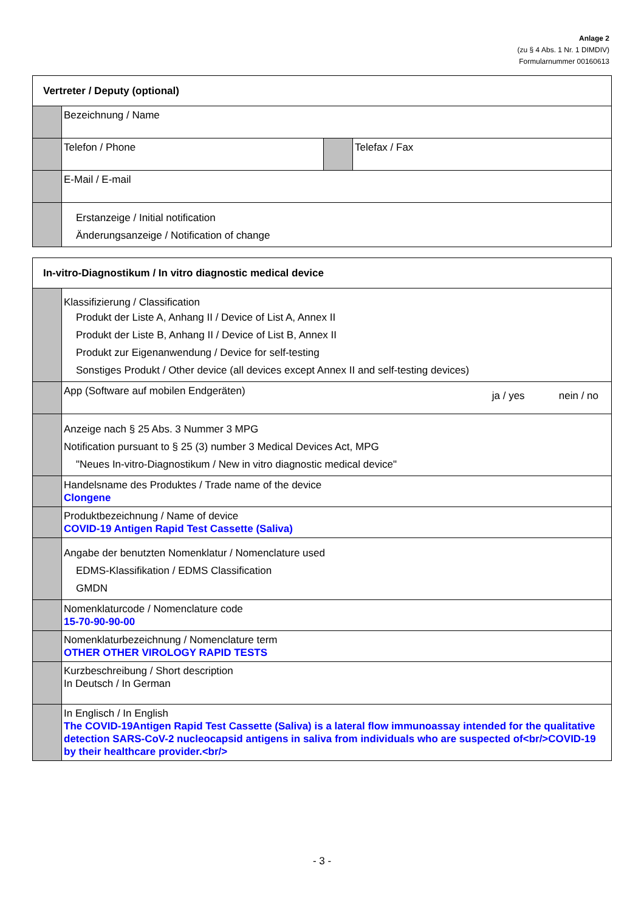Anlage 2
(zu § 4 Abs. 1 Nr. 1 DIMDIV)
Formularnummer 00160613
| Vertreter / Deputy (optional) | | | |
| | Bezeichnung / Name | | |
| | Telefon / Phone | | Telefax / Fax |
| | E-Mail / E-mail | | |
| | Erstanzeige / Initial notification Änderungsanzeige / Notification of change | | |
| In-vitro-Diagnostikum / In vitro diagnostic medical device | |
| | Klassifizierung / Classification Produkt der Liste A, Anhang II / Device of List A, Annex II Produkt der Liste B, Anhang II / Device of List B, Annex II Produkt zur Eigenanwendung / Device for self-testing Sonstiges Produkt / Other device (all devices except Annex II and self-testing devices) |
| | App (Software auf mobilen Endgeräten) ja / yes nein / no |
| | Anzeige nach § 25 Abs. 3 Nummer 3 MPG Notification pursuant to § 25 (3) number 3 Medical Devices Act, MPG "Neues In-vitro-Diagnostikum / New in vitro diagnostic medical device" |
| | Handelsname des Produktes / Trade name of the device Clongene |
| | Produktbezeichnung / Name of device COVID-19 Antigen Rapid Test Cassette (Saliva) |
| | Angabe der benutzten Nomenklatur / Nomenclature used EDMS-Klassifikation / EDMS Classification GMDN |
| | Nomenklaturcode / Nomenclature code 15-70-90-90-00 |
| | Nomenklaturbezeichnung / Nomenclature term OTHER OTHER VIROLOGY RAPID TESTS |
| | Kurzbeschreibung / Short description In Deutsch / In German |
| | In Englisch / In English The COVID-19Antigen Rapid Test Cassette (Saliva) is a lateral flow immunoassay intended for the qualitative detection SARS-CoV-2 nucleocapsid antigens in saliva from individuals who are suspected of<br/>COVID-19 by their healthcare provider.<br/> |
- 3 -